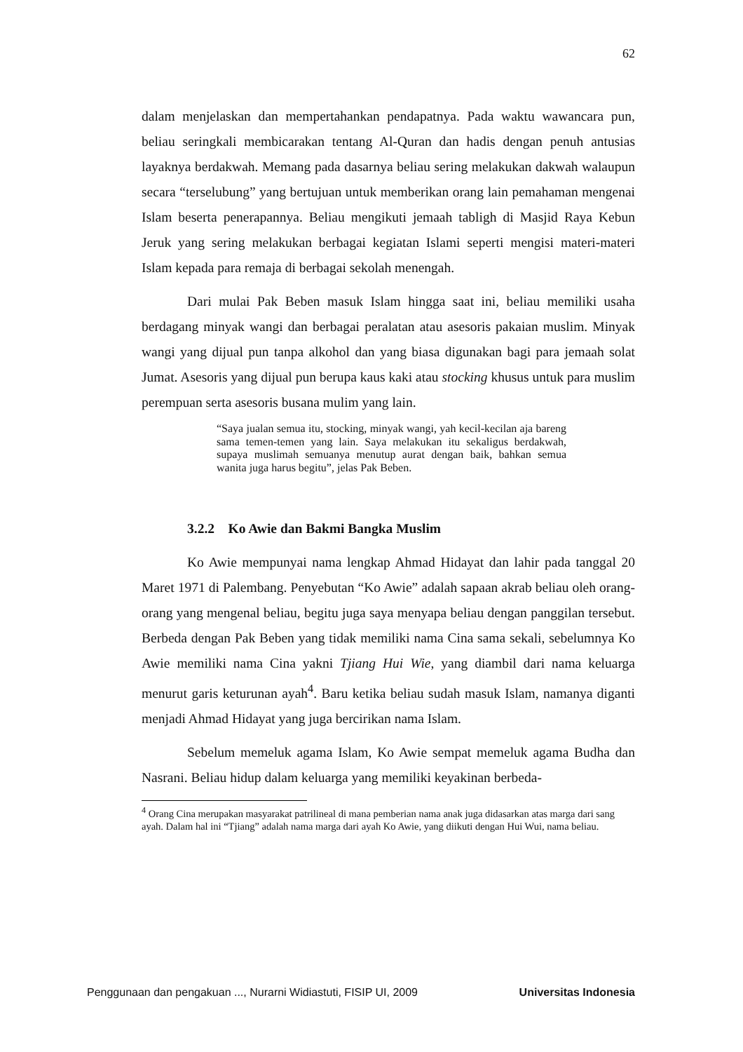62
dalam menjelaskan dan mempertahankan pendapatnya. Pada waktu wawancara pun, beliau seringkali membicarakan tentang Al-Quran dan hadis dengan penuh antusias layaknya berdakwah. Memang pada dasarnya beliau sering melakukan dakwah walaupun secara “terselubung” yang bertujuan untuk memberikan orang lain pemahaman mengenai Islam beserta penerapannya. Beliau mengikuti jemaah tabligh di Masjid Raya Kebun Jeruk yang sering melakukan berbagai kegiatan Islami seperti mengisi materi-materi Islam kepada para remaja di berbagai sekolah menengah.
Dari mulai Pak Beben masuk Islam hingga saat ini, beliau memiliki usaha berdagang minyak wangi dan berbagai peralatan atau asesoris pakaian muslim. Minyak wangi yang dijual pun tanpa alkohol dan yang biasa digunakan bagi para jemaah solat Jumat. Asesoris yang dijual pun berupa kaus kaki atau stocking khusus untuk para muslim perempuan serta asesoris busana mulim yang lain.
“Saya jualan semua itu, stocking, minyak wangi, yah kecil-kecilan aja bareng sama temen-temen yang lain. Saya melakukan itu sekaligus berdakwah, supaya muslimah semuanya menutup aurat dengan baik, bahkan semua wanita juga harus begitu”, jelas Pak Beben.
3.2.2 Ko Awie dan Bakmi Bangka Muslim
Ko Awie mempunyai nama lengkap Ahmad Hidayat dan lahir pada tanggal 20 Maret 1971 di Palembang. Penyebutan “Ko Awie” adalah sapaan akrab beliau oleh orang-orang yang mengenal beliau, begitu juga saya menyapa beliau dengan panggilan tersebut. Berbeda dengan Pak Beben yang tidak memiliki nama Cina sama sekali, sebelumnya Ko Awie memiliki nama Cina yakni Tjiang Hui Wie, yang diambil dari nama keluarga menurut garis keturunan ayah<sup>4</sup>. Baru ketika beliau sudah masuk Islam, namanya diganti menjadi Ahmad Hidayat yang juga bercirikan nama Islam.
Sebelum memeluk agama Islam, Ko Awie sempat memeluk agama Budha dan Nasrani. Beliau hidup dalam keluarga yang memiliki keyakinan berbeda-
<sup>4</sup> Orang Cina merupakan masyarakat patrilineal di mana pemberian nama anak juga didasarkan atas marga dari sang ayah. Dalam hal ini “Tjiang” adalah nama marga dari ayah Ko Awie, yang diikuti dengan Hui Wui, nama beliau.
Penggunaan dan pengakuan ..., Nurarni Widiastuti, FISIP UI, 2009 Universitas Indonesia